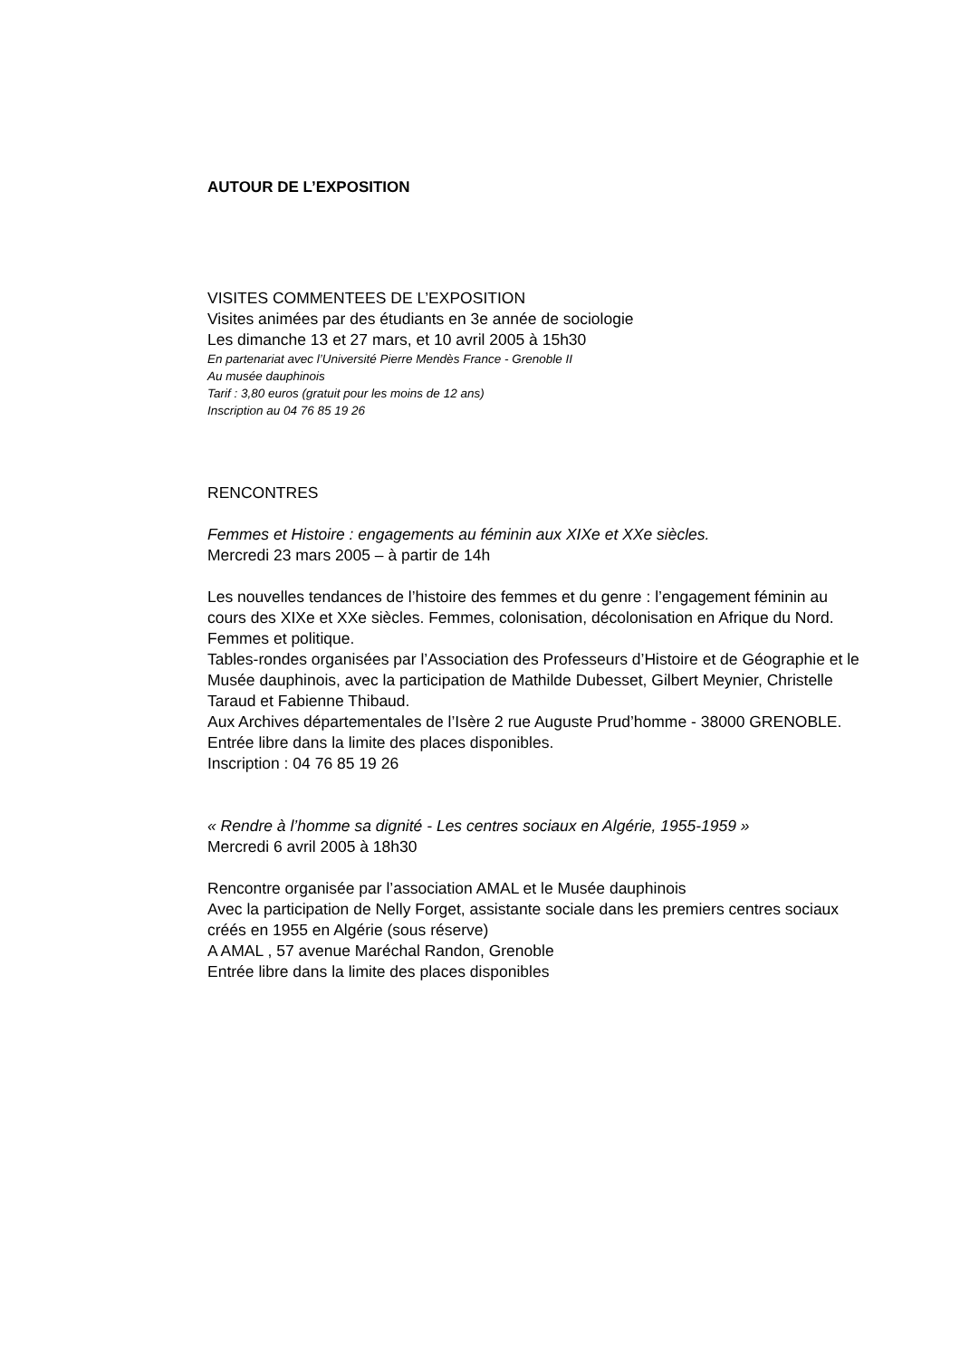AUTOUR DE L’EXPOSITION
VISITES COMMENTEES DE L’EXPOSITION
Visites animées par des étudiants en 3e année de sociologie
Les dimanche 13 et 27 mars, et 10 avril 2005 à 15h30
En partenariat avec l’Université Pierre Mendès France - Grenoble II
Au musée dauphinois
Tarif : 3,80 euros (gratuit pour les moins de 12 ans)
Inscription au 04 76 85 19 26
RENCONTRES
Femmes et Histoire : engagements au féminin aux XIXe et XXe siècles.
Mercredi 23 mars 2005 – à partir de 14h
Les nouvelles tendances de l’histoire des femmes et du genre : l’engagement féminin au cours des XIXe et XXe siècles. Femmes, colonisation, décolonisation en Afrique du Nord. Femmes et politique.
Tables-rondes organisées par l’Association des Professeurs d’Histoire et de Géographie et le Musée dauphinois, avec la participation de Mathilde Dubesset, Gilbert Meynier, Christelle Taraud et Fabienne Thibaud.
Aux Archives départementales de l’Isère 2 rue Auguste Prud’homme - 38000 GRENOBLE. Entrée libre dans la limite des places disponibles.
Inscription : 04 76 85 19 26
« Rendre à l’homme sa dignité - Les centres sociaux en Algérie, 1955-1959 »
Mercredi 6 avril 2005 à 18h30
Rencontre organisée par l’association AMAL et le Musée dauphinois
Avec la participation de Nelly Forget, assistante sociale dans les premiers centres sociaux créés en 1955 en Algérie (sous réserve)
A AMAL , 57 avenue Maréchal Randon, Grenoble
Entrée libre dans la limite des places disponibles